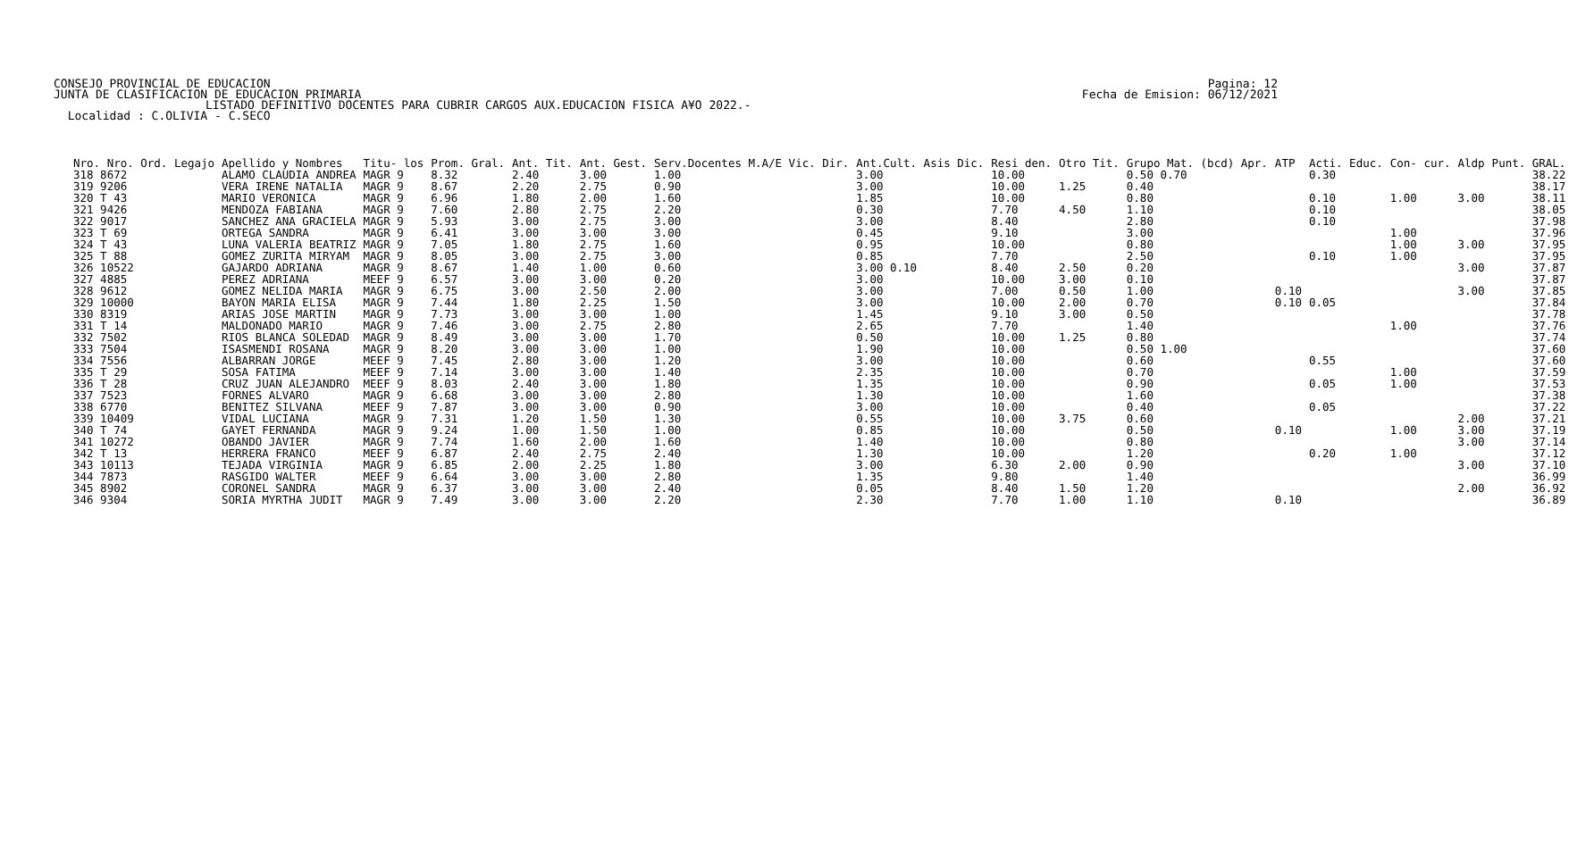CONSEJO PROVINCIAL DE EDUCACION JUNTA DE CLASIFICACION DE EDUCACION PRIMARIA
Pagina: 12 Fecha de Emision: 06/12/2021
LISTADO DEFINITIVO DOCENTES PARA CUBRIR CARGOS AUX.EDUCACION FISICA A¥O 2022.-
Localidad : C.OLIVIA - C.SECO
| Nro. Nro. Ord. Legajo | Apellido y Nombres | Titu- los | Prom. Gral. | Ant. Tit. | Ant. Gest. | Serv.Docentes M.A/E Vic. Dir. | Ant.Cult. Asis Dic. | Resi den. | Otro Tit. | Grupo Mat. (bcd) Apr. | ATP | Acti. Educ. | Con- cur. | Aldp | Punt. GRAL. |
| --- | --- | --- | --- | --- | --- | --- | --- | --- | --- | --- | --- | --- | --- | --- | --- |
| 318 8672 | ALAMO CLAUDIA ANDREA | MAGR 9 | 8.32 | 2.40 | 3.00 | 1.00 | 3.00 | 10.00 | | 0.50 0.70 | | 0.30 | | | 38.22 |
| 319 9206 | VERA IRENE NATALIA | MAGR 9 | 8.67 | 2.20 | 2.75 | 0.90 | 3.00 | 10.00 | 1.25 | 0.40 | | | | | 38.17 |
| 320 T 43 | MARIO VERONICA | MAGR 9 | 6.96 | 1.80 | 2.00 | 1.60 | 1.85 | 10.00 | | 0.80 | | 0.10 | 1.00 | 3.00 | 38.11 |
| 321 9426 | MENDOZA FABIANA | MAGR 9 | 7.60 | 2.80 | 2.75 | 2.20 | 0.30 | 7.70 | 4.50 | 1.10 | | 0.10 | | | 38.05 |
| 322 9017 | SANCHEZ ANA GRACIELA | MAGR 9 | 5.93 | 3.00 | 2.75 | 3.00 | 3.00 | 8.40 | | 2.80 | | 0.10 | | | 37.98 |
| 323 T 69 | ORTEGA SANDRA | MAGR 9 | 6.41 | 3.00 | 3.00 | 3.00 | 0.45 | 9.10 | | 3.00 | | | 1.00 | | 37.96 |
| 324 T 43 | LUNA VALERIA BEATRIZ | MAGR 9 | 7.05 | 1.80 | 2.75 | 1.60 | 0.95 | 10.00 | | 0.80 | | | 1.00 | 3.00 | 37.95 |
| 325 T 88 | GOMEZ ZURITA MIRYAM | MAGR 9 | 8.05 | 3.00 | 2.75 | 3.00 | 0.85 | 7.70 | | 2.50 | | 0.10 | 1.00 | | 37.95 |
| 326 10522 | GAJARDO ADRIANA | MAGR 9 | 8.67 | 1.40 | 1.00 | 0.60 | 3.00 0.10 | 8.40 | 2.50 | 0.20 | | | | 3.00 | 37.87 |
| 327 4885 | PEREZ ADRIANA | MEEF 9 | 6.57 | 3.00 | 3.00 | 0.20 | 3.00 | 10.00 | 3.00 | 0.10 | | | | | 37.87 |
| 328 9612 | GOMEZ NELIDA MARIA | MAGR 9 | 6.75 | 3.00 | 2.50 | 2.00 | 3.00 | 7.00 | 0.50 | 1.00 | 0.10 | | | 3.00 | 37.85 |
| 329 10000 | BAYON MARIA ELISA | MAGR 9 | 7.44 | 1.80 | 2.25 | 1.50 | 3.00 | 10.00 | 2.00 | 0.70 | 0.10 | 0.05 | | | 37.84 |
| 330 8319 | ARIAS JOSE MARTIN | MAGR 9 | 7.73 | 3.00 | 3.00 | 1.00 | 1.45 | 9.10 | 3.00 | 0.50 | | | | | 37.78 |
| 331 T 14 | MALDONADO MARIO | MAGR 9 | 7.46 | 3.00 | 2.75 | 2.80 | 2.65 | 7.70 | | 1.40 | | | 1.00 | | 37.76 |
| 332 7502 | RIOS BLANCA SOLEDAD | MAGR 9 | 8.49 | 3.00 | 3.00 | 1.70 | 0.50 | 10.00 | 1.25 | 0.80 | | | | | 37.74 |
| 333 7504 | ISASMENDI ROSANA | MAGR 9 | 8.20 | 3.00 | 3.00 | 1.00 | 1.90 | 10.00 | | 0.50 1.00 | | | | | 37.60 |
| 334 7556 | ALBARRAN JORGE | MEEF 9 | 7.45 | 2.80 | 3.00 | 1.20 | 3.00 | 10.00 | | 0.60 | | 0.55 | | | 37.60 |
| 335 T 29 | SOSA FATIMA | MEEF 9 | 7.14 | 3.00 | 3.00 | 1.40 | 2.35 | 10.00 | | 0.70 | | | 1.00 | | 37.59 |
| 336 T 28 | CRUZ JUAN ALEJANDRO | MEEF 9 | 8.03 | 2.40 | 3.00 | 1.80 | 1.35 | 10.00 | | 0.90 | | 0.05 | 1.00 | | 37.53 |
| 337 7523 | FORNES ALVARO | MAGR 9 | 6.68 | 3.00 | 3.00 | 2.80 | 1.30 | 10.00 | | 1.60 | | | | | 37.38 |
| 338 6770 | BENITEZ SILVANA | MEEF 9 | 7.87 | 3.00 | 3.00 | 0.90 | 3.00 | 10.00 | | 0.40 | | 0.05 | | | 37.22 |
| 339 10409 | VIDAL LUCIANA | MAGR 9 | 7.31 | 1.20 | 1.50 | 1.30 | 0.55 | 10.00 | 3.75 | 0.60 | | | | 2.00 | 37.21 |
| 340 T 74 | GAYET FERNANDA | MAGR 9 | 9.24 | 1.00 | 1.50 | 1.00 | 0.85 | 10.00 | | 0.50 | 0.10 | | 1.00 | 3.00 | 37.19 |
| 341 10272 | OBANDO JAVIER | MAGR 9 | 7.74 | 1.60 | 2.00 | 1.60 | 1.40 | 10.00 | | 0.80 | | | | 3.00 | 37.14 |
| 342 T 13 | HERRERA FRANCO | MEEF 9 | 6.87 | 2.40 | 2.75 | 2.40 | 1.30 | 10.00 | | 1.20 | | 0.20 | 1.00 | | 37.12 |
| 343 10113 | TEJADA VIRGINIA | MAGR 9 | 6.85 | 2.00 | 2.25 | 1.80 | 3.00 | 6.30 | 2.00 | 0.90 | | | | 3.00 | 37.10 |
| 344 7873 | RASGIDO WALTER | MEEF 9 | 6.64 | 3.00 | 3.00 | 2.80 | 1.35 | 9.80 | | 1.40 | | | | | 36.99 |
| 345 8902 | CORONEL SANDRA | MAGR 9 | 6.37 | 3.00 | 3.00 | 2.40 | 0.05 | 8.40 | 1.50 | 1.20 | | | | 2.00 | 36.92 |
| 346 9304 | SORIA MYRTHA JUDIT | MAGR 9 | 7.49 | 3.00 | 3.00 | 2.20 | 2.30 | 7.70 | 1.00 | 1.10 | 0.10 | | | | 36.89 |